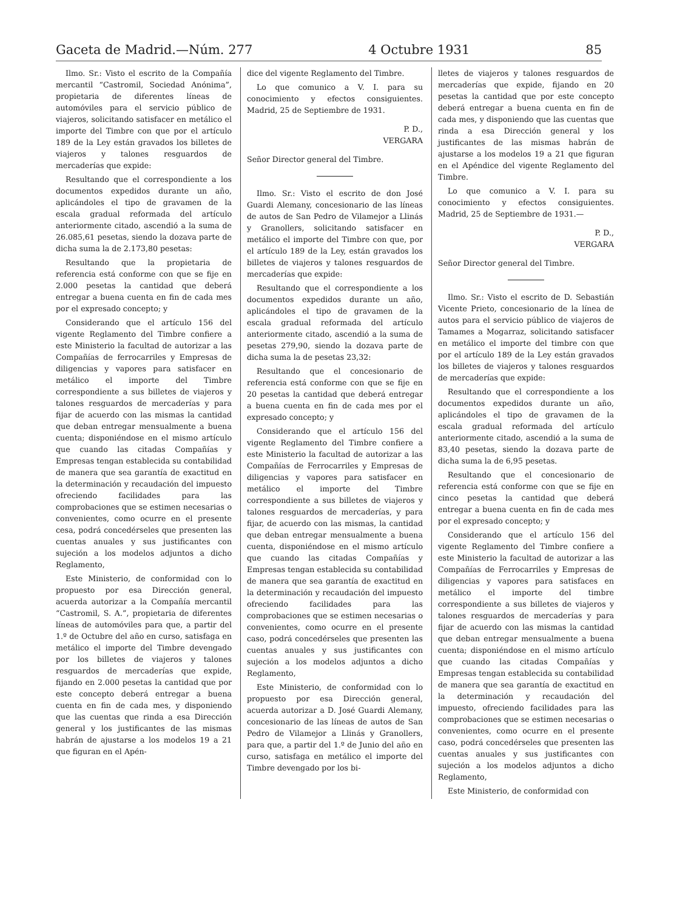Gaceta de Madrid.—Núm. 277 4 Octubre 1931 85
Ilmo. Sr.: Visto el escrito de la Compañía mercantil “Castromil, Sociedad Anónima”, propietaria de diferentes líneas de automóviles para el servicio público de viajeros, solicitando satisfacer en metálico el importe del Timbre con que por el artículo 189 de la Ley están gravados los billetes de viajeros y talones resguardos de mercaderías que expide:
Resultando que el correspondiente a los documentos expedidos durante un año, aplicándoles el tipo de gravamen de la escala gradual reformada del artículo anteriormente citado, ascendió a la suma de 26.085,61 pesetas, siendo la dozava parte de dicha suma la de 2.173,80 pesetas:
Resultando que la propietaria de referencia está conforme con que se fije en 2.000 pesetas la cantidad que deberá entregar a buena cuenta en fin de cada mes por el expresado concepto; y
Considerando que el artículo 156 del vigente Reglamento del Timbre confiere a este Ministerio la facultad de autorizar a las Compañías de ferrocarriles y Empresas de diligencias y vapores para satisfacer en metálico el importe del Timbre correspondiente a sus billetes de viajeros y talones resguardos de mercaderías y para fijar de acuerdo con las mismas la cantidad que deban entregar mensualmente a buena cuenta; disponiéndose en el mismo artículo que cuando las citadas Compañías y Empresas tengan establecida su contabilidad de manera que sea garantía de exactitud en la determinación y recaudación del impuesto ofreciendo facilidades para las comprobaciones que se estimen necesarias o convenientes, como ocurre en el presente cesa, podrá concedérseles que presenten las cuentas anuales y sus justificantes con sujeción a los modelos adjuntos a dicho Reglamento,
Este Ministerio, de conformidad con lo propuesto por esa Dirección general, acuerda autorizar a la Compañía mercantil “Castromil, S. A.”, propietaria de diferentes líneas de automóviles para que, a partir del 1.º de Octubre del año en curso, satisfaga en metálico el importe del Timbre devengado por los billetes de viajeros y talones resguardos de mercaderías que expide, fijando en 2.000 pesetas la cantidad que por este concepto deberá entregar a buena cuenta en fin de cada mes, y disponiendo que las cuentas que rinda a esa Dirección general y los justificantes de las mismas habrán de ajustarse a los modelos 19 a 21 que figuran en el Apén-
dice del vigente Reglamento del Timbre.
Lo que comunico a V. I. para su conocimiento y efectos consiguientes. Madrid, 25 de Septiembre de 1931.
P. D.,
VERGARA
Señor Director general del Timbre.
Ilmo. Sr.: Visto el escrito de don José Guardi Alemany, concesionario de las líneas de autos de San Pedro de Vilamejor a Llinás y Granollers, solicitando satisfacer en metálico el importe del Timbre con que, por el artículo 189 de la Ley, están gravados los billetes de viajeros y talones resguardos de mercaderías que expide:
Resultando que el correspondiente a los documentos expedidos durante un año, aplicándoles el tipo de gravamen de la escala gradual reformada del artículo anteriormente citado, ascendió a la suma de pesetas 279,90, siendo la dozava parte de dicha suma la de pesetas 23,32:
Resultando que el concesionario de referencia está conforme con que se fije en 20 pesetas la cantidad que deberá entregar a buena cuenta en fin de cada mes por el expresado concepto; y
Considerando que el artículo 156 del vigente Reglamento del Timbre confiere a este Ministerio la facultad de autorizar a las Compañías de Ferrocarriles y Empresas de diligencias y vapores para satisfacer en metálico el importe del Timbre correspondiente a sus billetes de viajeros y talones resguardos de mercaderías, y para fijar, de acuerdo con las mismas, la cantidad que deban entregar mensualmente a buena cuenta, disponiéndose en el mismo artículo que cuando las citadas Compañías y Empresas tengan establecida su contabilidad de manera que sea garantía de exactitud en la determinación y recaudación del impuesto ofreciendo facilidades para las comprobaciones que se estimen necesarias o convenientes, como ocurre en el presente caso, podrá concedérseles que presenten las cuentas anuales y sus justificantes con sujeción a los modelos adjuntos a dicho Reglamento,
Este Ministerio, de conformidad con lo propuesto por esa Dirección general, acuerda autorizar a D. José Guardi Alemany, concesionario de las líneas de autos de San Pedro de Vilamejor a Llinás y Granollers, para que, a partir del 1.º de Junio del año en curso, satisfaga en metálico el importe del Timbre devengado por los bi-
lletes de viajeros y talones resguardos de mercaderías que expide, fijando en 20 pesetas la cantidad que por este concepto deberá entregar a buena cuenta en fin de cada mes, y disponiendo que las cuentas que rinda a esa Dirección general y los justificantes de las mismas habrán de ajustarse a los modelos 19 a 21 que figuran en el Apéndice del vigente Reglamento del Timbre.
Lo que comunico a V. I. para su conocimiento y efectos consiguientes. Madrid, 25 de Septiembre de 1931.—
P. D.,
VERGARA
Señor Director general del Timbre.
Ilmo. Sr.: Visto el escrito de D. Sebastián Vicente Prieto, concesionario de la línea de autos para el servicio público de viajeros de Tamames a Mogarraz, solicitando satisfacer en metálico el importe del timbre con que por el artículo 189 de la Ley están gravados los billetes de viajeros y talones resguardos de mercaderías que expide:
Resultando que el correspondiente a los documentos expedidos durante un año, aplicándoles el tipo de gravamen de la escala gradual reformada del artículo anteriormente citado, ascendió a la suma de 83,40 pesetas, siendo la dozava parte de dicha suma la de 6,95 pesetas.
Resultando que el concesionario de referencia está conforme con que se fije en cinco pesetas la cantidad que deberá entregar a buena cuenta en fin de cada mes por el expresado concepto; y
Considerando que el artículo 156 del vigente Reglamento del Timbre confiere a este Ministerio la facultad de autorizar a las Compañías de Ferrocarriles y Empresas de diligencias y vapores para satisfaces en metálico el importe del timbre correspondiente a sus billetes de viajeros y talones resguardos de mercaderías y para fijar de acuerdo con las mismas la cantidad que deban entregar mensualmente a buena cuenta; disponiéndose en el mismo artículo que cuando las citadas Compañías y Empresas tengan establecida su contabilidad de manera que sea garantía de exactitud en la determinación y recaudación del impuesto, ofreciendo facilidades para las comprobaciones que se estimen necesarias o convenientes, como ocurre en el presente caso, podrá concedérseles que presenten las cuentas anuales y sus justificantes con sujeción a los modelos adjuntos a dicho Reglamento,
Este Ministerio, de conformidad con